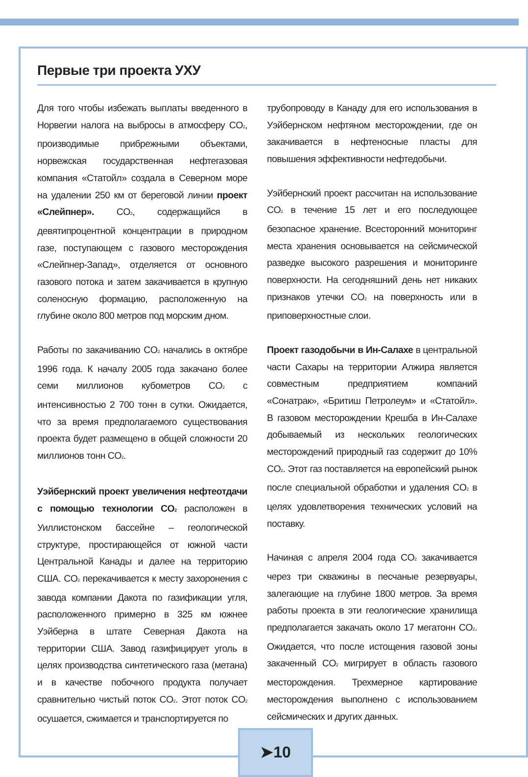Первые три проекта УХУ
Для того чтобы избежать выплаты введенного в Норвегии налога на выбросы в атмосферу CO<sub>2</sub>, производимые прибрежными объектами, норвежская государственная нефтегазовая компания «Статойл» создала в Северном море на удалении 250 км от береговой линии проект «Слейпнер». CO<sub>2</sub>, содержащийся в девятипроцентной концентрации в природном газе, поступающем с газового месторождения «Слейпнер-Запад», отделяется от основного газового потока и затем закачивается в крупную соленосную формацию, расположенную на глубине около 800 метров под морским дном.
Работы по закачиванию CO<sub>2</sub> начались в октябре 1996 года. К началу 2005 года закачано более семи миллионов кубометров CO<sub>2</sub> с интенсивностью 2 700 тонн в сутки. Ожидается, что за время предполагаемого существования проекта будет размещено в общей сложности 20 миллионов тонн CO<sub>2</sub>.
Уэйбернский проект увеличения нефтеотдачи с помощью технологии CO<sub>2</sub> расположен в Уиллистонском бассейне – геологической структуре, простирающейся от южной части Центральной Канады и далее на территорию США. CO<sub>2</sub> перекачивается к месту захоронения с завода компании Дакота по газификации угля, расположенного примерно в 325 км южнее Уэйберна в штате Северная Дакота на территории США. Завод газифицирует уголь в целях производства синтетического газа (метана) и в качестве побочного продукта получает сравнительно чистый поток CO<sub>2</sub>. Этот поток CO<sub>2</sub> осушается, сжимается и транспортируется по
трубопроводу в Канаду для его использования в Уэйбернском нефтяном месторождении, где он закачивается в нефтеносные пласты для повышения эффективности нефтедобычи.
Уэйбернский проект рассчитан на использование CO<sub>2</sub> в течение 15 лет и его последующее безопасное хранение. Всесторонний мониторинг места хранения основывается на сейсмической разведке высокого разрешения и мониторинге поверхности. На сегодняшний день нет никаких признаков утечки CO<sub>2</sub> на поверхность или в приповерхностные слои.
Проект газодобычи в Ин-Салахе в центральной части Сахары на территории Алжира является совместным предприятием компаний «Сонатрак», «Бритиш Петролеум» и «Статойл». В газовом месторождении Крешба в Ин-Салахе добываемый из нескольких геологических месторождений природный газ содержит до 10% CO<sub>2</sub>. Этот газ поставляется на европейский рынок после специальной обработки и удаления CO<sub>2</sub> в целях удовлетворения технических условий на поставку.
Начиная с апреля 2004 года CO<sub>2</sub> закачивается через три скважины в песчаные резервуары, залегающие на глубине 1800 метров. За время работы проекта в эти геологические хранилища предполагается закачать около 17 мегатонн CO<sub>2</sub>. Ожидается, что после истощения газовой зоны закаченный CO<sub>2</sub> мигрирует в область газового месторождения. Трехмерное картирование месторождения выполнено с использованием сейсмических и других данных.
➤10